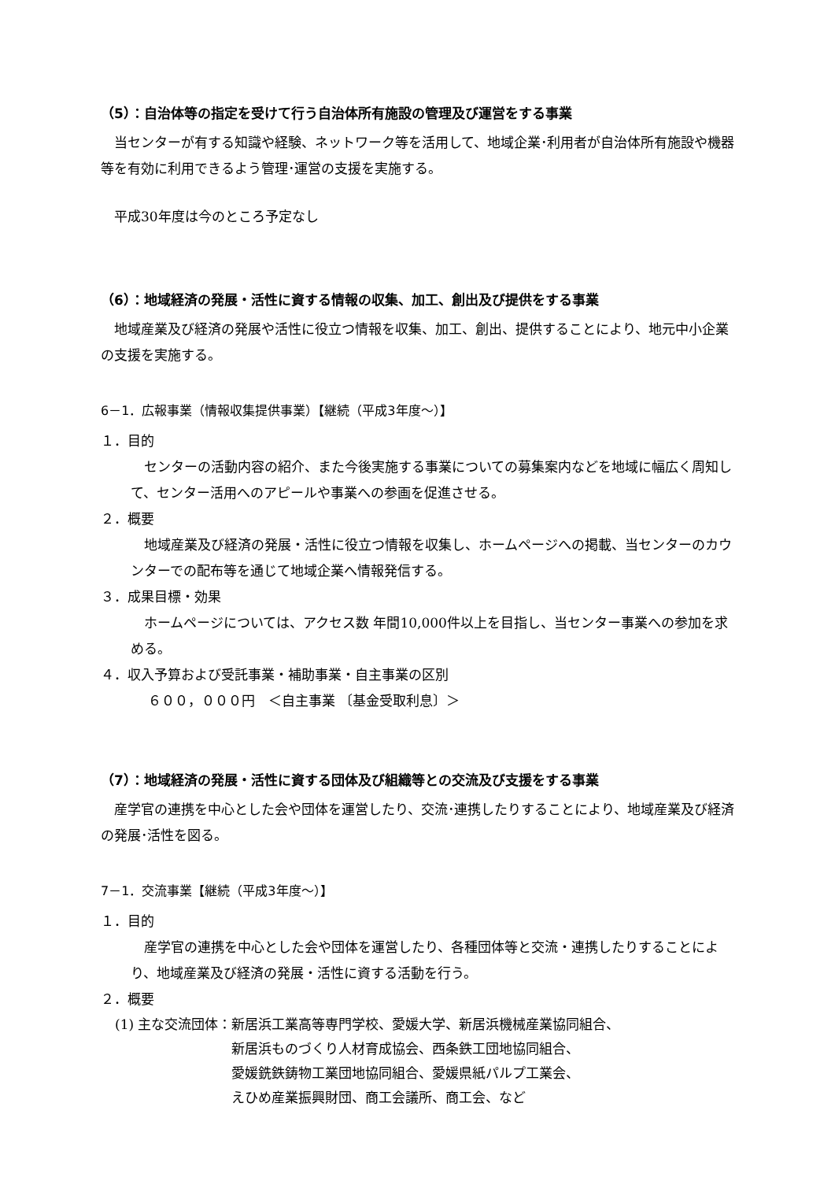（5）：自治体等の指定を受けて行う自治体所有施設の管理及び運営をする事業
当センターが有する知識や経験、ネットワーク等を活用して、地域企業･利用者が自治体所有施設や機器等を有効に利用できるよう管理･運営の支援を実施する。
平成30年度は今のところ予定なし
（6）：地域経済の発展・活性に資する情報の収集、加工、創出及び提供をする事業
地域産業及び経済の発展や活性に役立つ情報を収集、加工、創出、提供することにより、地元中小企業の支援を実施する。
6－1．広報事業（情報収集提供事業）【継続（平成3年度～）】
１．目的
センターの活動内容の紹介、また今後実施する事業についての募集案内などを地域に幅広く周知して、センター活用へのアピールや事業への参画を促進させる。
２．概要
地域産業及び経済の発展・活性に役立つ情報を収集し、ホームページへの掲載、当センターのカウンターでの配布等を通じて地域企業へ情報発信する。
３．成果目標・効果
ホームページについては、アクセス数 年間10,000件以上を目指し、当センター事業への参加を求める。
４．収入予算および受託事業・補助事業・自主事業の区別
６００，０００円　＜自主事業 〔基金受取利息〕＞
（7）：地域経済の発展・活性に資する団体及び組織等との交流及び支援をする事業
産学官の連携を中心とした会や団体を運営したり、交流･連携したりすることにより、地域産業及び経済の発展･活性を図る。
7－1．交流事業【継続（平成3年度～）】
１．目的
産学官の連携を中心とした会や団体を運営したり、各種団体等と交流・連携したりすることにより、地域産業及び経済の発展・活性に資する活動を行う。
２．概要
(1) 主な交流団体： 新居浜工業高等専門学校、愛媛大学、新居浜機械産業協同組合、
新居浜ものづくり人材育成協会、西条鉄工団地協同組合、
愛媛銑鉄鋳物工業団地協同組合、愛媛県紙パルプ工業会、
えひめ産業振興財団、商工会議所、商工会、など